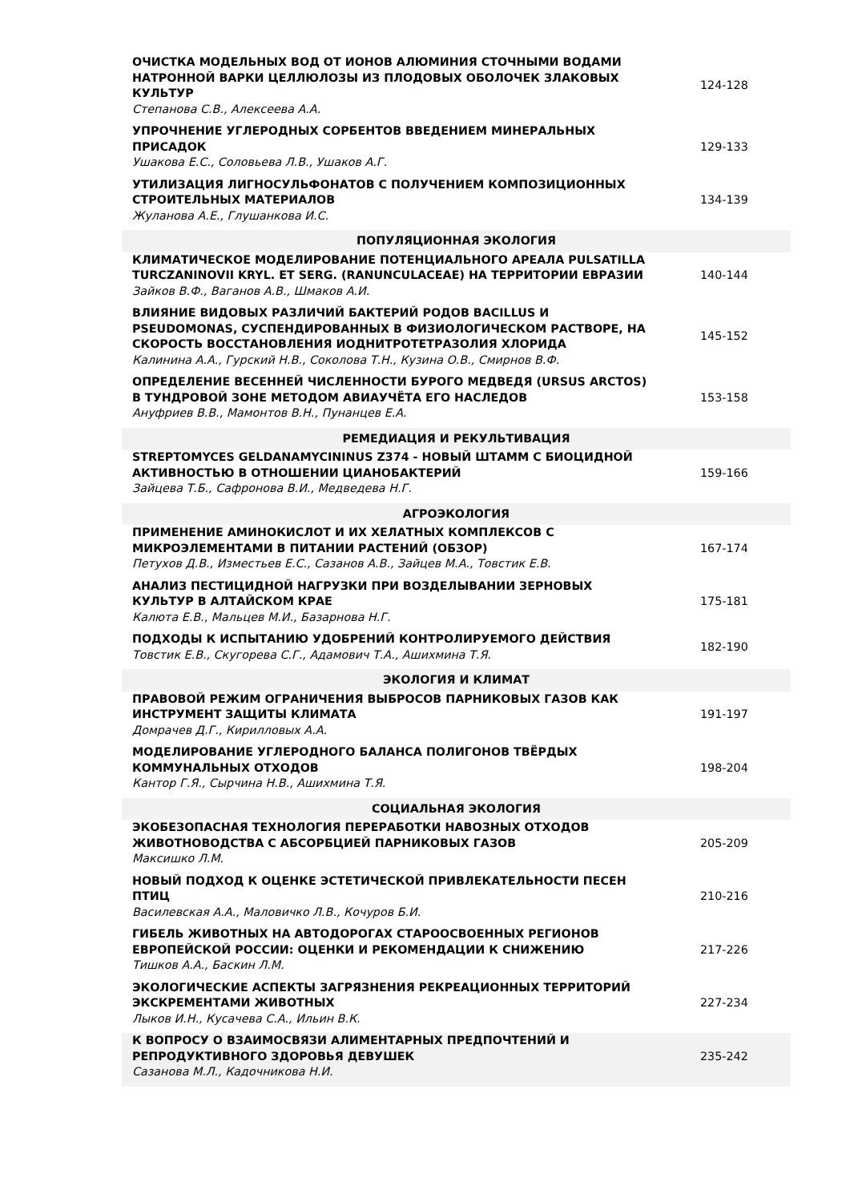| ОЧИСТКА МОДЕЛЬНЫХ ВОД ОТ ИОНОВ АЛЮМИНИЯ СТОЧНЫМИ ВОДАМИ НАТРОННОЙ ВАРКИ ЦЕЛЛЮЛОЗЫ ИЗ ПЛОДОВЫХ ОБОЛОЧЕК ЗЛАКОВЫХ КУЛЬТУР Степанова С.В., Алексеева А.А. | 124-128 |
| УПРОЧНЕНИЕ УГЛЕРОДНЫХ СОРБЕНТОВ ВВЕДЕНИЕМ МИНЕРАЛЬНЫХ ПРИСАДОК Ушакова Е.С., Соловьева Л.В., Ушаков А.Г. | 129-133 |
| УТИЛИЗАЦИЯ ЛИГНОСУЛЬФОНАТОВ С ПОЛУЧЕНИЕМ КОМПОЗИЦИОННЫХ СТРОИТЕЛЬНЫХ МАТЕРИАЛОВ Жуланова А.Е., Глушанкова И.С. | 134-139 |
| ПОПУЛЯЦИОННАЯ ЭКОЛОГИЯ | |
| КЛИМАТИЧЕСКОЕ МОДЕЛИРОВАНИЕ ПОТЕНЦИАЛЬНОГО АРЕАЛА PULSATILLA TURCZANINOVII KRYL. ET SERG. (RANUNCULACEAE) НА ТЕРРИТОРИИ ЕВРАЗИИ Зайков В.Ф., Ваганов А.В., Шмаков А.И. | 140-144 |
| ВЛИЯНИЕ ВИДОВЫХ РАЗЛИЧИЙ БАКТЕРИЙ РОДОВ BACILLUS И PSEUDOMONAS, СУСПЕНДИРОВАННЫХ В ФИЗИОЛОГИЧЕСКОМ РАСТВОРЕ, НА СКОРОСТЬ ВОССТАНОВЛЕНИЯ ИОДНИТРОТЕТРАЗОЛИЯ ХЛОРИДА Калинина А.А., Гурский Н.В., Соколова Т.Н., Кузина О.В., Смирнов В.Ф. | 145-152 |
| ОПРЕДЕЛЕНИЕ ВЕСЕННЕЙ ЧИСЛЕННОСТИ БУРОГО МЕДВЕДЯ (URSUS ARCTOS) В ТУНДРОВОЙ ЗОНЕ МЕТОДОМ АВИАУЧЁТА ЕГО НАСЛЕДОВ Ануфриев В.В., Мамонтов В.Н., Пунанцев Е.А. | 153-158 |
| РЕМЕДИАЦИЯ И РЕКУЛЬТИВАЦИЯ | |
| STREPTOMYCES GELDANAMYCININUS Z374 - НОВЫЙ ШТАММ С БИОЦИДНОЙ АКТИВНОСТЬЮ В ОТНОШЕНИИ ЦИАНОБАКТЕРИЙ Зайцева Т.Б., Сафронова В.И., Медведева Н.Г. | 159-166 |
| АГРОЭКОЛОГИЯ | |
| ПРИМЕНЕНИЕ АМИНОКИСЛОТ И ИХ ХЕЛАТНЫХ КОМПЛЕКСОВ С МИКРОЭЛЕМЕНТАМИ В ПИТАНИИ РАСТЕНИЙ (ОБЗОР) Петухов Д.В., Изместьев Е.С., Сазанов А.В., Зайцев М.А., Товстик Е.В. | 167-174 |
| АНАЛИЗ ПЕСТИЦИДНОЙ НАГРУЗКИ ПРИ ВОЗДЕЛЫВАНИИ ЗЕРНОВЫХ КУЛЬТУР В АЛТАЙСКОМ КРАЕ Калюта Е.В., Мальцев М.И., Базарнова Н.Г. | 175-181 |
| ПОДХОДЫ К ИСПЫТАНИЮ УДОБРЕНИЙ КОНТРОЛИРУЕМОГО ДЕЙСТВИЯ Товстик Е.В., Скугорева С.Г., Адамович Т.А., Ашихмина Т.Я. | 182-190 |
| ЭКОЛОГИЯ И КЛИМАТ | |
| ПРАВОВОЙ РЕЖИМ ОГРАНИЧЕНИЯ ВЫБРОСОВ ПАРНИКОВЫХ ГАЗОВ КАК ИНСТРУМЕНТ ЗАЩИТЫ КЛИМАТА Домрачев Д.Г., Кирилловых А.А. | 191-197 |
| МОДЕЛИРОВАНИЕ УГЛЕРОДНОГО БАЛАНСА ПОЛИГОНОВ ТВЁРДЫХ КОММУНАЛЬНЫХ ОТХОДОВ Кантор Г.Я., Сырчина Н.В., Ашихмина Т.Я. | 198-204 |
| СОЦИАЛЬНАЯ ЭКОЛОГИЯ | |
| ЭКОБЕЗОПАСНАЯ ТЕХНОЛОГИЯ ПЕРЕРАБОТКИ НАВОЗНЫХ ОТХОДОВ ЖИВОТНОВОДСТВА С АБСОРБЦИЕЙ ПАРНИКОВЫХ ГАЗОВ Максишко Л.М. | 205-209 |
| НОВЫЙ ПОДХОД К ОЦЕНКЕ ЭСТЕТИЧЕСКОЙ ПРИВЛЕКАТЕЛЬНОСТИ ПЕСЕН ПТИЦ Василевская А.А., Маловичко Л.В., Кочуров Б.И. | 210-216 |
| ГИБЕЛЬ ЖИВОТНЫХ НА АВТОДОРОГАХ СТАРООСВОЕННЫХ РЕГИОНОВ ЕВРОПЕЙСКОЙ РОССИИ: ОЦЕНКИ И РЕКОМЕНДАЦИИ К СНИЖЕНИЮ Тишков А.А., Баскин Л.М. | 217-226 |
| ЭКОЛОГИЧЕСКИЕ АСПЕКТЫ ЗАГРЯЗНЕНИЯ РЕКРЕАЦИОННЫХ ТЕРРИТОРИЙ ЭКСКРЕМЕНТАМИ ЖИВОТНЫХ Лыков И.Н., Кусачева С.А., Ильин В.К. | 227-234 |
| К ВОПРОСУ О ВЗАИМОСВЯЗИ АЛИМЕНТАРНЫХ ПРЕДПОЧТЕНИЙ И РЕПРОДУКТИВНОГО ЗДОРОВЬЯ ДЕВУШЕК Сазанова М.Л., Кадочникова Н.И. | 235-242 |